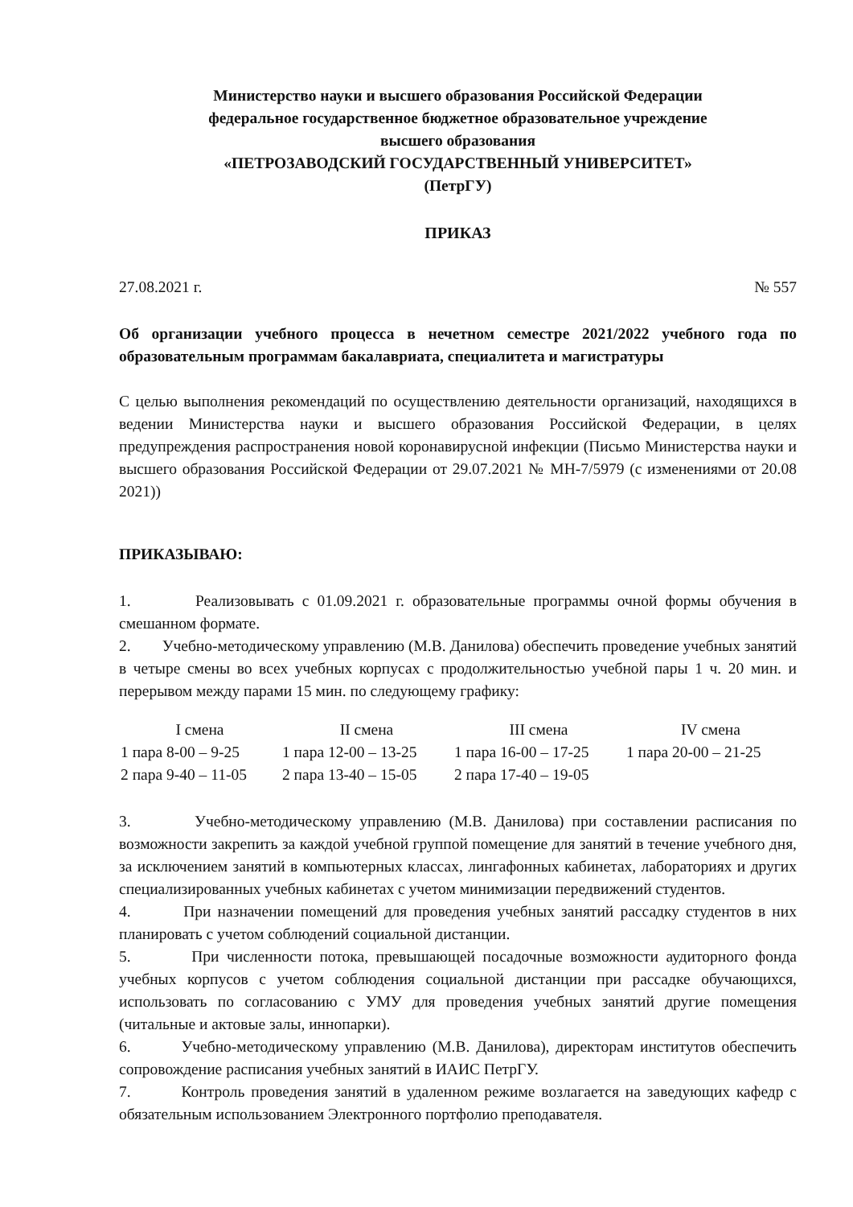Министерство науки и высшего образования Российской Федерации
федеральное государственное бюджетное образовательное учреждение
высшего образования
«ПЕТРОЗАВОДСКИЙ ГОСУДАРСТВЕННЫЙ УНИВЕРСИТЕТ»
(ПетрГУ)
ПРИКАЗ
27.08.2021 г. № 557
Об организации учебного процесса в нечетном семестре 2021/2022 учебного года по образовательным программам бакалавриата, специалитета и магистратуры
С целью выполнения рекомендаций по осуществлению деятельности организаций, находящихся в ведении Министерства науки и высшего образования Российской Федерации, в целях предупреждения распространения новой коронавирусной инфекции (Письмо Министерства науки и высшего образования Российской Федерации от 29.07.2021 № МН-7/5979 (с изменениями от 20.08 2021))
ПРИКАЗЫВАЮ:
1. Реализовывать с 01.09.2021 г. образовательные программы очной формы обучения в смешанном формате.
2. Учебно-методическому управлению (М.В. Данилова) обеспечить проведение учебных занятий в четыре смены во всех учебных корпусах с продолжительностью учебной пары 1 ч. 20 мин. и перерывом между парами 15 мин. по следующему графику:
| I смена | II смена | III смена | IV смена |
| --- | --- | --- | --- |
| 1 пара 8-00 – 9-25 | 1 пара 12-00 – 13-25 | 1 пара 16-00 – 17-25 | 1 пара 20-00 – 21-25 |
| 2 пара 9-40 – 11-05 | 2 пара 13-40 – 15-05 | 2 пара 17-40 – 19-05 | |
3. Учебно-методическому управлению (М.В. Данилова) при составлении расписания по возможности закрепить за каждой учебной группой помещение для занятий в течение учебного дня, за исключением занятий в компьютерных классах, лингафонных кабинетах, лабораториях и других специализированных учебных кабинетах с учетом минимизации передвижений студентов.
4. При назначении помещений для проведения учебных занятий рассадку студентов в них планировать с учетом соблюдений социальной дистанции.
5. При численности потока, превышающей посадочные возможности аудиторного фонда учебных корпусов с учетом соблюдения социальной дистанции при рассадке обучающихся, использовать по согласованию с УМУ для проведения учебных занятий другие помещения (читальные и актовые залы, иннопарки).
6. Учебно-методическому управлению (М.В. Данилова), директорам институтов обеспечить сопровождение расписания учебных занятий в ИАИС ПетрГУ.
7. Контроль проведения занятий в удаленном режиме возлагается на заведующих кафедр с обязательным использованием Электронного портфолио преподавателя.